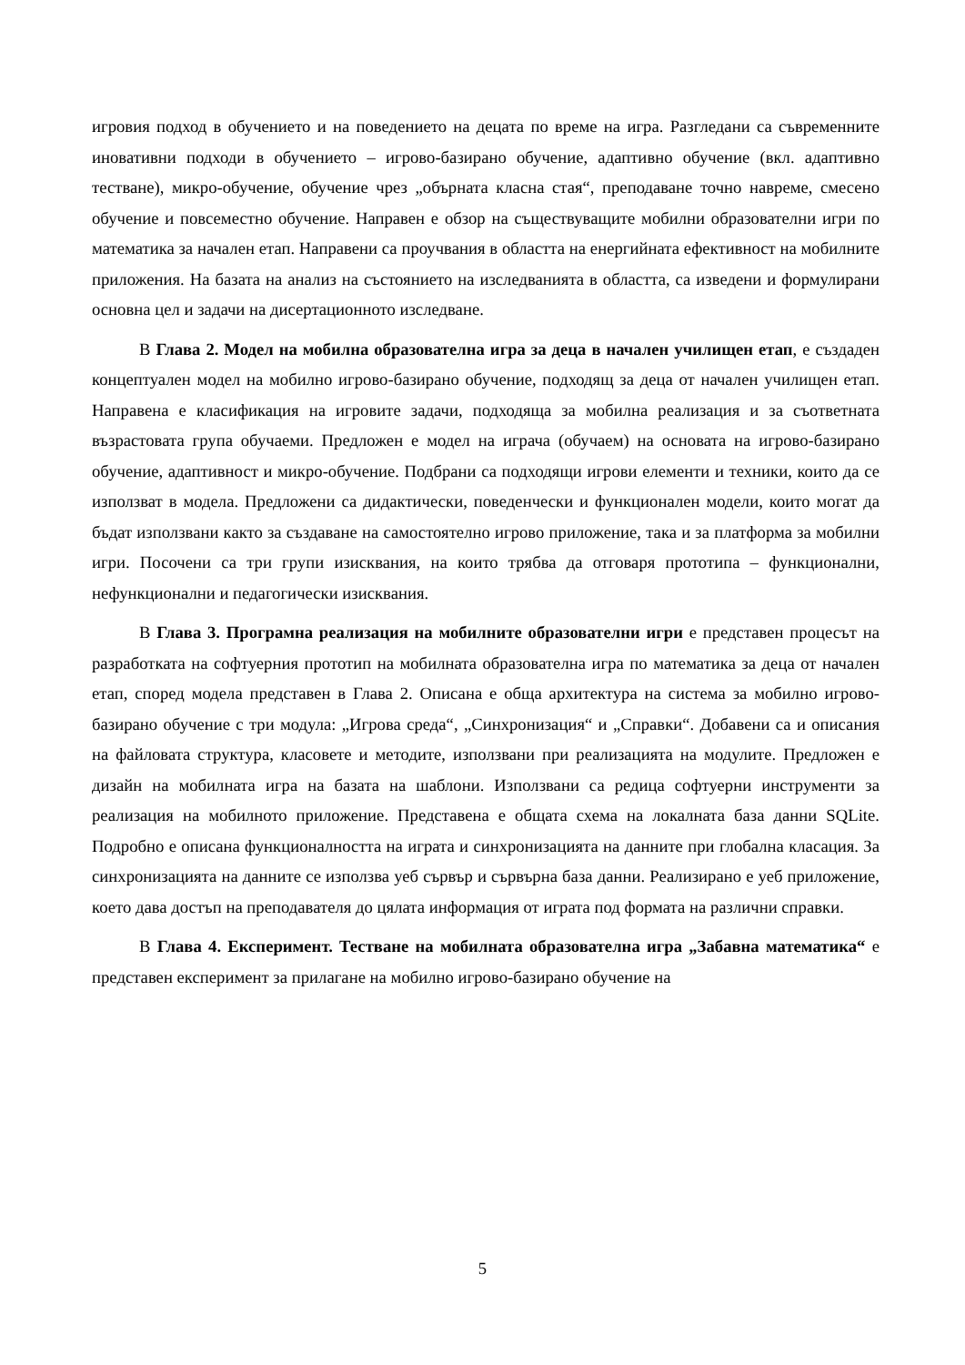игровия подход в обучението и на поведението на децата по време на игра. Разгледани са съвременните иновативни подходи в обучението – игрово-базирано обучение, адаптивно обучение (вкл. адаптивно тестване), микро-обучение, обучение чрез „обърната класна стая“, преподаване точно навреме, смесено обучение и повсеместно обучение. Направен е обзор на съществуващите мобилни образователни игри по математика за начален етап. Направени са проучвания в областта на енергийната ефективност на мобилните приложения. На базата на анализ на състоянието на изследванията в областта, са изведени и формулирани основна цел и задачи на дисертационното изследване.
В Глава 2. Модел на мобилна образователна игра за деца в начален училищен етап, е създаден концептуален модел на мобилно игрово-базирано обучение, подходящ за деца от начален училищен етап. Направена е класификация на игровите задачи, подходяща за мобилна реализация и за съответната възрастовата група обучаеми. Предложен е модел на играча (обучаем) на основата на игрово-базирано обучение, адаптивност и микро-обучение. Подбрани са подходящи игрови елементи и техники, които да се използват в модела. Предложени са дидактически, поведенчески и функционален модели, които могат да бъдат използвани както за създаване на самостоятелно игрово приложение, така и за платформа за мобилни игри. Посочени са три групи изисквания, на които трябва да отговаря прототипа – функционални, нефункционални и педагогически изисквания.
В Глава 3. Програмна реализация на мобилните образователни игри е представен процесът на разработката на софтуерния прототип на мобилната образователна игра по математика за деца от начален етап, според модела представен в Глава 2. Описана е обща архитектура на система за мобилно игрово-базирано обучение с три модула: „Игрова среда“, „Синхронизация“ и „Справки“. Добавени са и описания на файловата структура, класовете и методите, използвани при реализацията на модулите. Предложен е дизайн на мобилната игра на базата на шаблони. Използвани са редица софтуерни инструменти за реализация на мобилното приложение. Представена е общата схема на локалната база данни SQLite. Подробно е описана функционалността на играта и синхронизацията на данните при глобална класация. За синхронизацията на данните се използва уеб сървър и сървърна база данни. Реализирано е уеб приложение, което дава достъп на преподавателя до цялата информация от играта под формата на различни справки.
В Глава 4. Експеримент. Тестване на мобилната образователна игра „Забавна математика“ е представен експеримент за прилагане на мобилно игрово-базирано обучение на
5